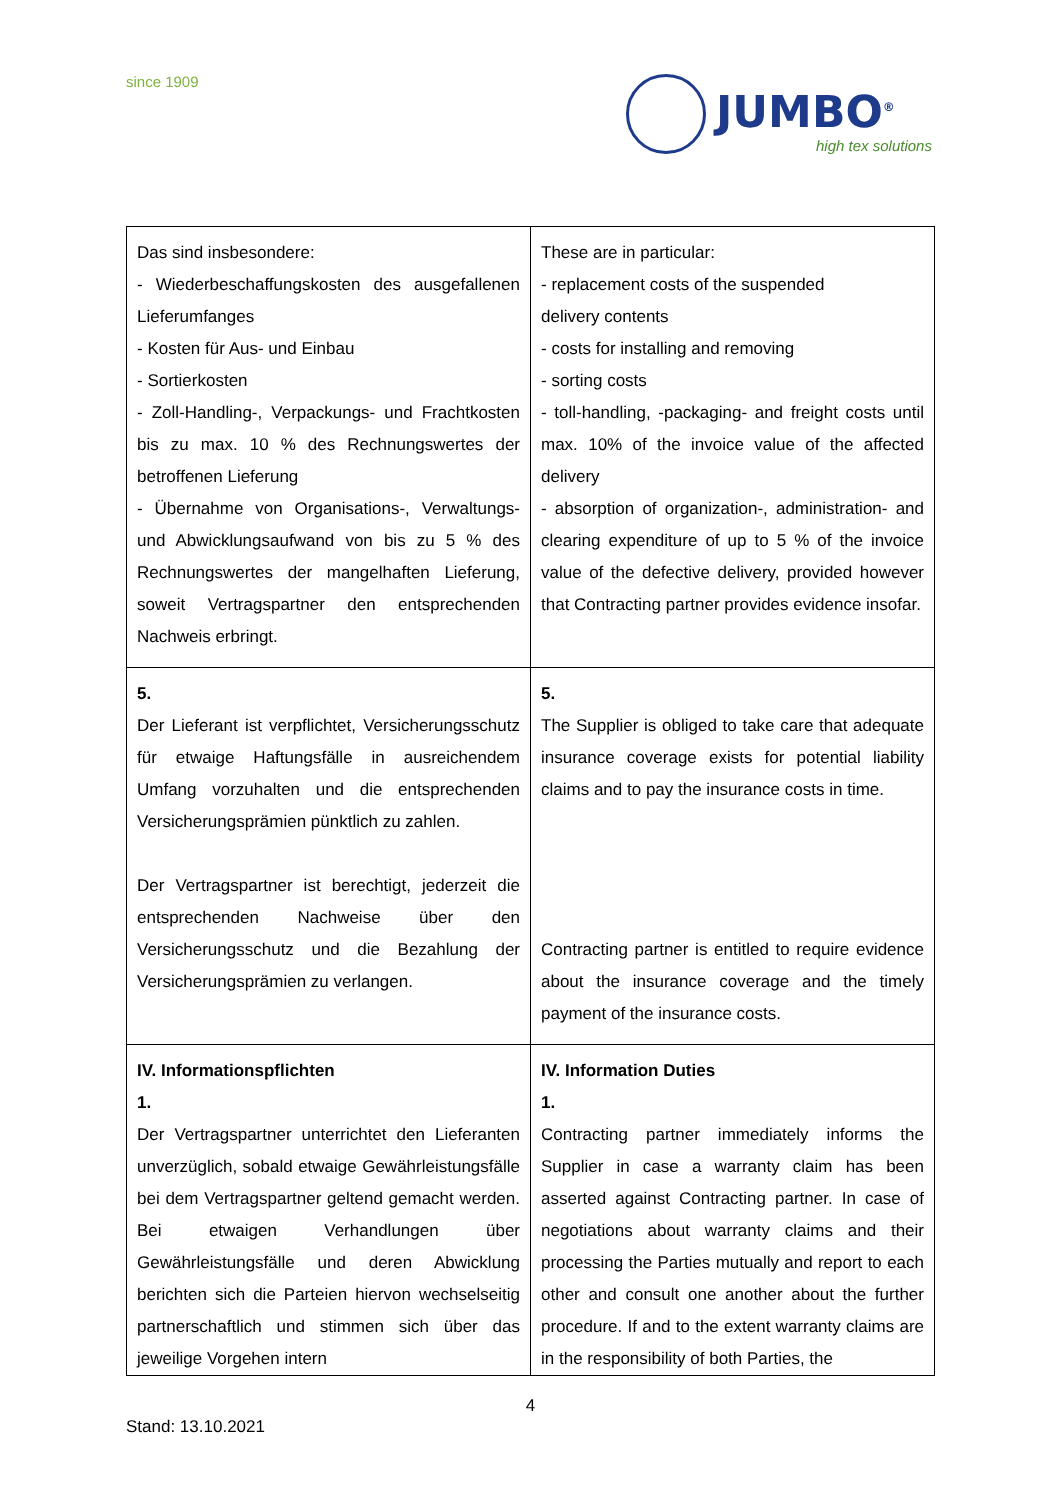since 1909
JUMBO<sup>®</sup>
high tex solutions
| Das sind insbesondere: - Wiederbeschaffungskosten des ausgefallenen Lieferumfanges - Kosten für Aus- und Einbau - Sortierkosten - Zoll-Handling-, Verpackungs- und Frachtkosten bis zu max. 10 % des Rechnungswertes der betroffenen Lieferung - Übernahme von Organisations-, Verwaltungs- und Abwicklungsaufwand von bis zu 5 % des Rechnungswertes der mangelhaften Lieferung, soweit Vertragspartner den entsprechenden Nachweis erbringt. | These are in particular: - replacement costs of the suspended delivery contents - costs for installing and removing - sorting costs - toll-handling, -packaging- and freight costs until max. 10% of the invoice value of the affected delivery - absorption of organization-, administration- and clearing expenditure of up to 5 % of the invoice value of the defective delivery, provided however that Contracting partner provides evidence insofar. |
| 5. Der Lieferant ist verpflichtet, Versicherungsschutz für etwaige Haftungsfälle in ausreichendem Umfang vorzuhalten und die entsprechenden Versicherungsprämien pünktlich zu zahlen. Der Vertragspartner ist berechtigt, jederzeit die entsprechenden Nachweise über den Versicherungsschutz und die Bezahlung der Versicherungsprämien zu verlangen. | 5. The Supplier is obliged to take care that adequate insurance coverage exists for potential liability claims and to pay the insurance costs in time. Contracting partner is entitled to require evidence about the insurance coverage and the timely payment of the insurance costs. |
| IV. Informationspflichten 1. Der Vertragspartner unterrichtet den Lieferanten unverzüglich, sobald etwaige Gewährleistungsfälle bei dem Vertragspartner geltend gemacht werden. Bei etwaigen Verhandlungen über Gewährleistungsfälle und deren Abwicklung berichten sich die Parteien hiervon wechselseitig partnerschaftlich und stimmen sich über das jeweilige Vorgehen intern | IV. Information Duties 1. Contracting partner immediately informs the Supplier in case a warranty claim has been asserted against Contracting partner. In case of negotiations about warranty claims and their processing the Parties mutually and report to each other and consult one another about the further procedure. If and to the extent warranty claims are in the responsibility of both Parties, the |
4
Stand: 13.10.2021